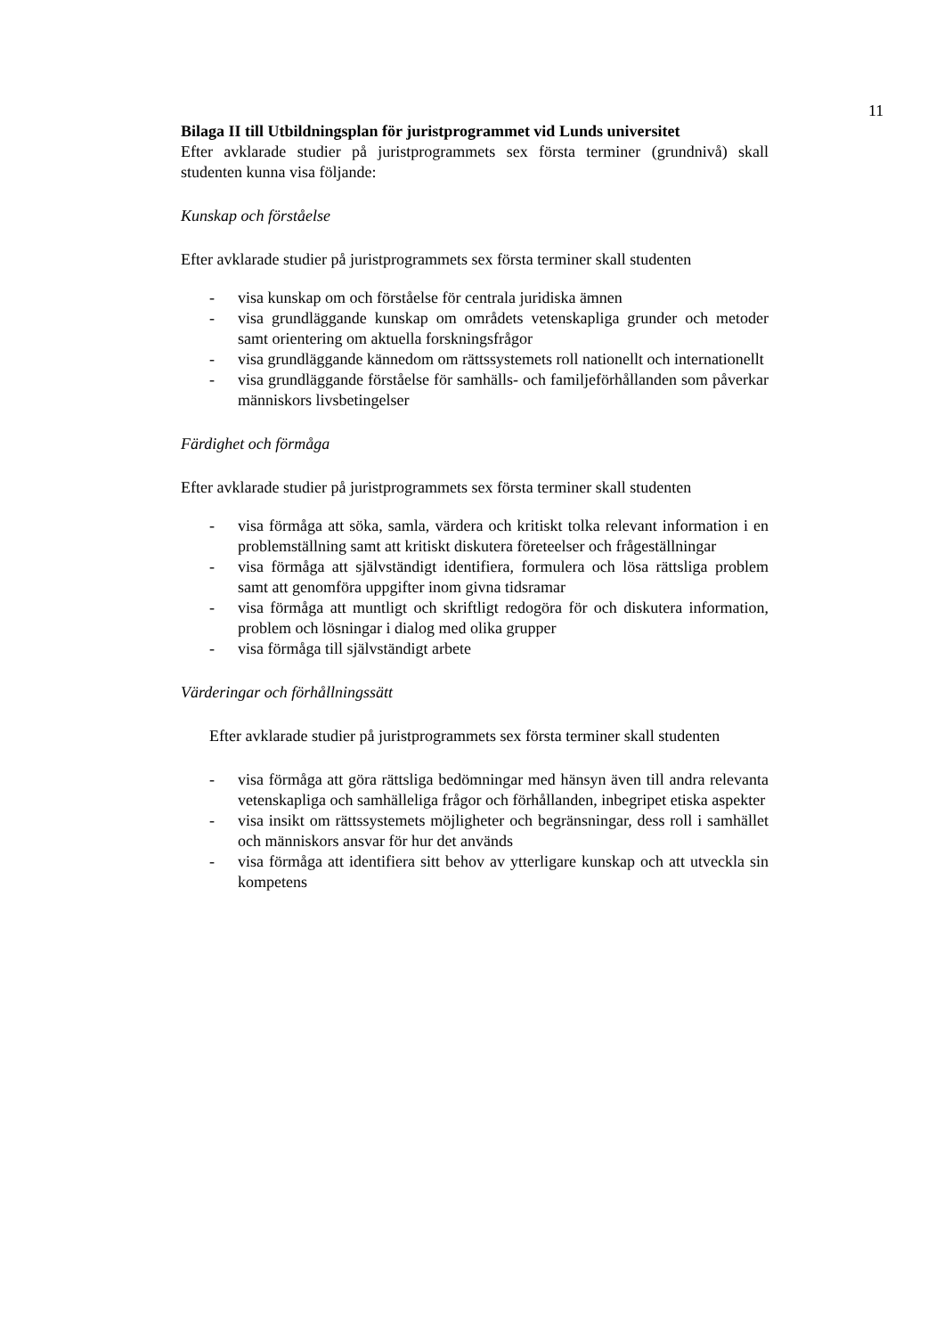11
Bilaga II till Utbildningsplan för juristprogrammet vid Lunds universitet
Efter avklarade studier på juristprogrammets sex första terminer (grundnivå) skall studenten kunna visa följande:
Kunskap och förståelse
Efter avklarade studier på juristprogrammets sex första terminer skall studenten
- visa kunskap om och förståelse för centrala juridiska ämnen
- visa grundläggande kunskap om områdets vetenskapliga grunder och metoder samt orientering om aktuella forskningsfrågor
- visa grundläggande kännedom om rättssystemets roll nationellt och internationellt
- visa grundläggande förståelse för samhälls- och familjeförhållanden som påverkar människors livsbetingelser
Färdighet och förmåga
Efter avklarade studier på juristprogrammets sex första terminer skall studenten
- visa förmåga att söka, samla, värdera och kritiskt tolka relevant information i en problemställning samt att kritiskt diskutera företeelser och frågeställningar
- visa förmåga att självständigt identifiera, formulera och lösa rättsliga problem samt att genomföra uppgifter inom givna tidsramar
- visa förmåga att muntligt och skriftligt redogöra för och diskutera information, problem och lösningar i dialog med olika grupper
- visa förmåga till självständigt arbete
Värderingar och förhållningssätt
Efter avklarade studier på juristprogrammets sex första terminer skall studenten
- visa förmåga att göra rättsliga bedömningar med hänsyn även till andra relevanta vetenskapliga och samhälleliga frågor och förhållanden, inbegripet etiska aspekter
- visa insikt om rättssystemets möjligheter och begränsningar, dess roll i samhället och människors ansvar för hur det används
- visa förmåga att identifiera sitt behov av ytterligare kunskap och att utveckla sin kompetens